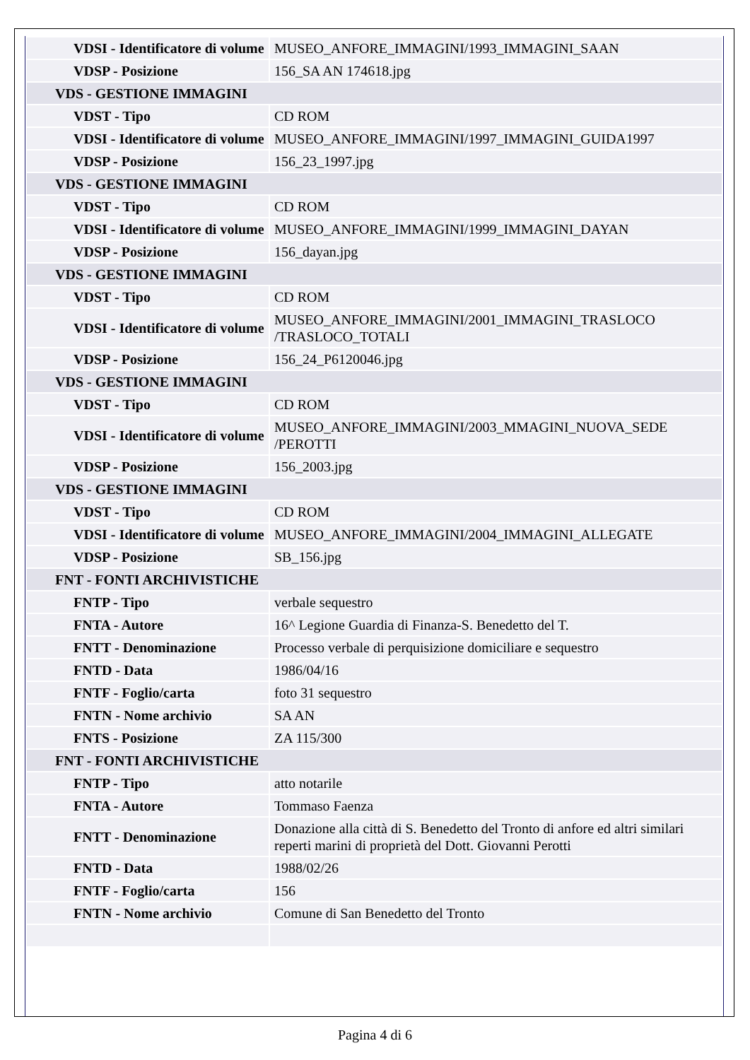| VDSI - Identificatore di volume | MUSEO_ANFORE_IMMAGINI/1993_IMMAGINI_SAAN |
| VDSP - Posizione | 156_SA AN 174618.jpg |
| VDS - GESTIONE IMMAGINI | |
| VDST - Tipo | CD ROM |
| VDSI - Identificatore di volume | MUSEO_ANFORE_IMMAGINI/1997_IMMAGINI_GUIDA1997 |
| VDSP - Posizione | 156_23_1997.jpg |
| VDS - GESTIONE IMMAGINI | |
| VDST - Tipo | CD ROM |
| VDSI - Identificatore di volume | MUSEO_ANFORE_IMMAGINI/1999_IMMAGINI_DAYAN |
| VDSP - Posizione | 156_dayan.jpg |
| VDS - GESTIONE IMMAGINI | |
| VDST - Tipo | CD ROM |
| VDSI - Identificatore di volume | MUSEO_ANFORE_IMMAGINI/2001_IMMAGINI_TRASLOCO /TRASLOCO_TOTALI |
| VDSP - Posizione | 156_24_P6120046.jpg |
| VDS - GESTIONE IMMAGINI | |
| VDST - Tipo | CD ROM |
| VDSI - Identificatore di volume | MUSEO_ANFORE_IMMAGINI/2003_MMAGINI_NUOVA_SEDE /PEROTTI |
| VDSP - Posizione | 156_2003.jpg |
| VDS - GESTIONE IMMAGINI | |
| VDST - Tipo | CD ROM |
| VDSI - Identificatore di volume | MUSEO_ANFORE_IMMAGINI/2004_IMMAGINI_ALLEGATE |
| VDSP - Posizione | SB_156.jpg |
| FNT - FONTI ARCHIVISTICHE | |
| FNTP - Tipo | verbale sequestro |
| FNTA - Autore | 16^ Legione Guardia di Finanza-S. Benedetto del T. |
| FNTT - Denominazione | Processo verbale di perquisizione domiciliare e sequestro |
| FNTD - Data | 1986/04/16 |
| FNTF - Foglio/carta | foto 31 sequestro |
| FNTN - Nome archivio | SA AN |
| FNTS - Posizione | ZA 115/300 |
| FNT - FONTI ARCHIVISTICHE | |
| FNTP - Tipo | atto notarile |
| FNTA - Autore | Tommaso Faenza |
| FNTT - Denominazione | Donazione alla città di S. Benedetto del Tronto di anfore ed altri similari reperti marini di proprietà del Dott. Giovanni Perotti |
| FNTD - Data | 1988/02/26 |
| FNTF - Foglio/carta | 156 |
| FNTN - Nome archivio | Comune di San Benedetto del Tronto |
Pagina 4 di 6